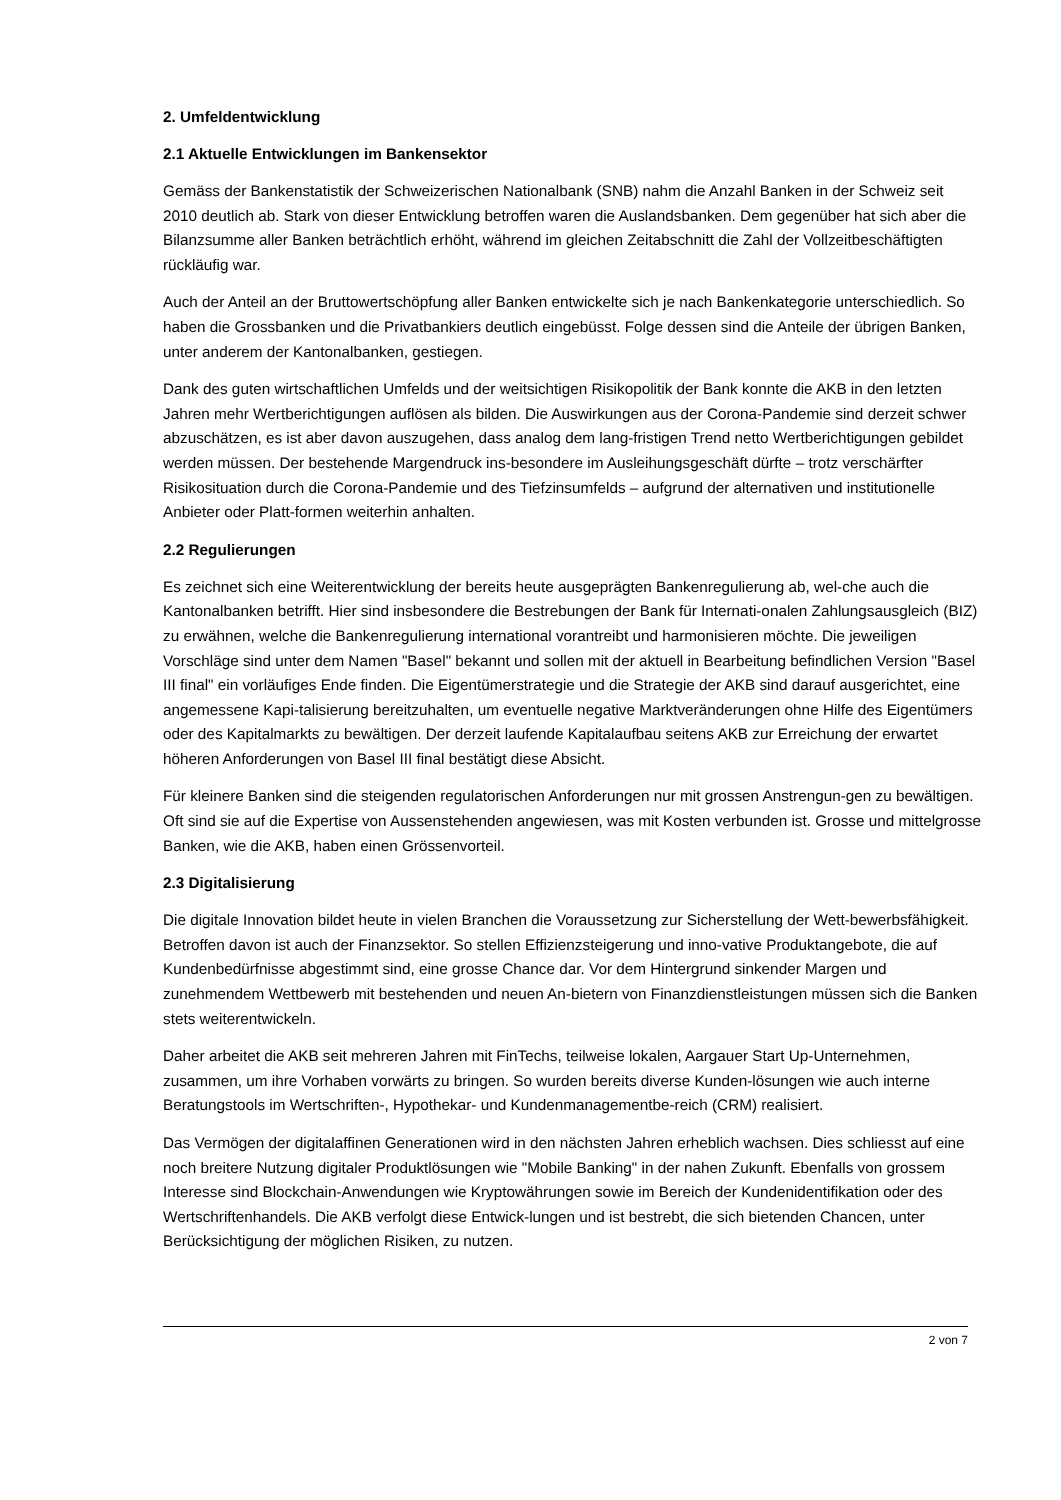2. Umfeldentwicklung
2.1 Aktuelle Entwicklungen im Bankensektor
Gemäss der Bankenstatistik der Schweizerischen Nationalbank (SNB) nahm die Anzahl Banken in der Schweiz seit 2010 deutlich ab. Stark von dieser Entwicklung betroffen waren die Auslandsbanken. Dem gegenüber hat sich aber die Bilanzsumme aller Banken beträchtlich erhöht, während im gleichen Zeitabschnitt die Zahl der Vollzeitbeschäftigten rückläufig war.
Auch der Anteil an der Bruttowertschöpfung aller Banken entwickelte sich je nach Bankenkategorie unterschiedlich. So haben die Grossbanken und die Privatbankiers deutlich eingebüsst. Folge dessen sind die Anteile der übrigen Banken, unter anderem der Kantonalbanken, gestiegen.
Dank des guten wirtschaftlichen Umfelds und der weitsichtigen Risikopolitik der Bank konnte die AKB in den letzten Jahren mehr Wertberichtigungen auflösen als bilden. Die Auswirkungen aus der Corona-Pandemie sind derzeit schwer abzuschätzen, es ist aber davon auszugehen, dass analog dem lang-fristigen Trend netto Wertberichtigungen gebildet werden müssen. Der bestehende Margendruck ins-besondere im Ausleihungsgeschäft dürfte – trotz verschärfter Risikosituation durch die Corona-Pandemie und des Tiefzinsumfelds – aufgrund der alternativen und institutionelle Anbieter oder Platt-formen weiterhin anhalten.
2.2 Regulierungen
Es zeichnet sich eine Weiterentwicklung der bereits heute ausgeprägten Bankenregulierung ab, wel-che auch die Kantonalbanken betrifft. Hier sind insbesondere die Bestrebungen der Bank für Internati-onalen Zahlungsausgleich (BIZ) zu erwähnen, welche die Bankenregulierung international vorantreibt und harmonisieren möchte. Die jeweiligen Vorschläge sind unter dem Namen "Basel" bekannt und sollen mit der aktuell in Bearbeitung befindlichen Version "Basel III final" ein vorläufiges Ende finden. Die Eigentümerstrategie und die Strategie der AKB sind darauf ausgerichtet, eine angemessene Kapi-talisierung bereitzuhalten, um eventuelle negative Marktveränderungen ohne Hilfe des Eigentümers oder des Kapitalmarkts zu bewältigen. Der derzeit laufende Kapitalaufbau seitens AKB zur Erreichung der erwartet höheren Anforderungen von Basel III final bestätigt diese Absicht.
Für kleinere Banken sind die steigenden regulatorischen Anforderungen nur mit grossen Anstrengun-gen zu bewältigen. Oft sind sie auf die Expertise von Aussenstehenden angewiesen, was mit Kosten verbunden ist. Grosse und mittelgrosse Banken, wie die AKB, haben einen Grössenvorteil.
2.3 Digitalisierung
Die digitale Innovation bildet heute in vielen Branchen die Voraussetzung zur Sicherstellung der Wett-bewerbsfähigkeit. Betroffen davon ist auch der Finanzsektor. So stellen Effizienzsteigerung und inno-vative Produktangebote, die auf Kundenbedürfnisse abgestimmt sind, eine grosse Chance dar. Vor dem Hintergrund sinkender Margen und zunehmendem Wettbewerb mit bestehenden und neuen An-bietern von Finanzdienstleistungen müssen sich die Banken stets weiterentwickeln.
Daher arbeitet die AKB seit mehreren Jahren mit FinTechs, teilweise lokalen, Aargauer Start Up-Unternehmen, zusammen, um ihre Vorhaben vorwärts zu bringen. So wurden bereits diverse Kunden-lösungen wie auch interne Beratungstools im Wertschriften-, Hypothekar- und Kundenmanagementbe-reich (CRM) realisiert.
Das Vermögen der digitalaffinen Generationen wird in den nächsten Jahren erheblich wachsen. Dies schliesst auf eine noch breitere Nutzung digitaler Produktlösungen wie "Mobile Banking" in der nahen Zukunft. Ebenfalls von grossem Interesse sind Blockchain-Anwendungen wie Kryptowährungen sowie im Bereich der Kundenidentifikation oder des Wertschriftenhandels. Die AKB verfolgt diese Entwick-lungen und ist bestrebt, die sich bietenden Chancen, unter Berücksichtigung der möglichen Risiken, zu nutzen.
2 von 7